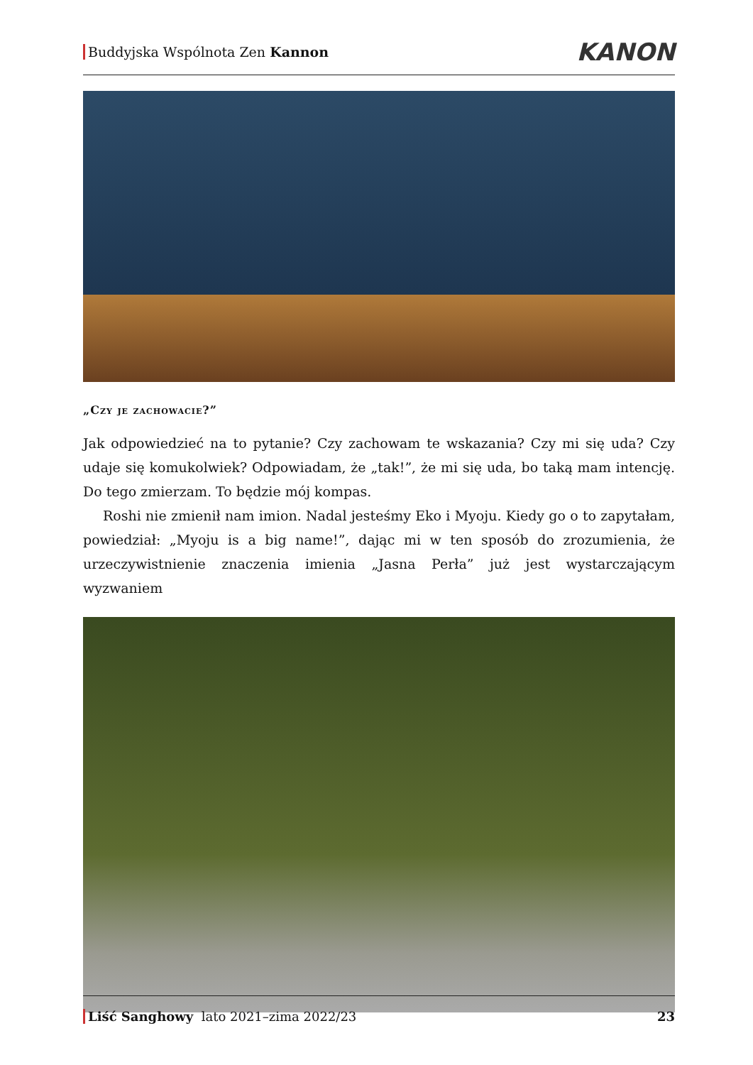Buddyjska Wspólnota Zen Kannon
KANON
„Czy je zachowacie?”
Jak odpowiedzieć na to pytanie? Czy zachowam te wskazania? Czy mi się uda? Czy udaje się komukolwiek? Odpowiadam, że „tak!”, że mi się uda, bo taką mam intencję. Do tego zmierzam. To będzie mój kompas.
Roshi nie zmienił nam imion. Nadal jesteśmy Eko i Myoju. Kiedy go o to zapytałam, powiedział: „Myoju is a big name!”, dając mi w ten sposób do zrozumienia, że urzeczy­wistnienie znaczenia imienia „Jasna Perła” już jest wystarczającym wyzwaniem
Liść Sanghowy lato 2021–zima 2022/23 23